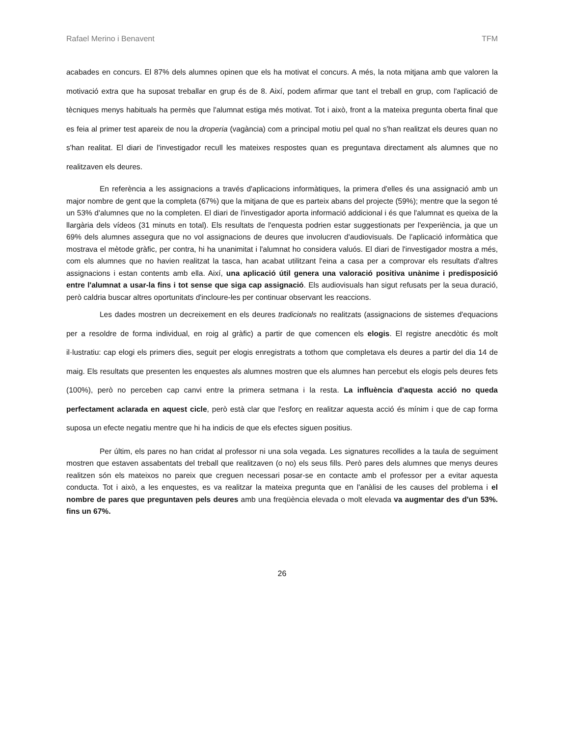Rafael Merino i Benavent TFM
acabades en concurs. El 87% dels alumnes opinen que els ha motivat el concurs. A més, la nota mitjana amb que valoren la motivació extra que ha suposat treballar en grup és de 8. Així, podem afirmar que tant el treball en grup, com l'aplicació de tècniques menys habituals ha permès que l'alumnat estiga més motivat. Tot i això, front a la mateixa pregunta oberta final que es feia al primer test apareix de nou la droperia (vagància) com a principal motiu pel qual no s'han realitzat els deures quan no s'han realitat. El diari de l'investigador recull les mateixes respostes quan es preguntava directament als alumnes que no realitzaven els deures.
En referència a les assignacions a través d'aplicacions informàtiques, la primera d'elles és una assignació amb un major nombre de gent que la completa (67%) que la mitjana de que es parteix abans del projecte (59%); mentre que la segon té un 53% d'alumnes que no la completen. El diari de l'investigador aporta informació addicional i és que l'alumnat es queixa de la llargària dels vídeos (31 minuts en total). Els resultats de l'enquesta podrien estar suggestionats per l'experiència, ja que un 69% dels alumnes assegura que no vol assignacions de deures que involucren d'audiovisuals. De l'aplicació informàtica que mostrava el mètode gràfic, per contra, hi ha unanimitat i l'alumnat ho considera valuós. El diari de l'investigador mostra a més, com els alumnes que no havien realitzat la tasca, han acabat utilitzant l'eina a casa per a comprovar els resultats d'altres assignacions i estan contents amb ella. Així, una aplicació útil genera una valoració positiva unànime i predisposició entre l'alumnat a usar-la fins i tot sense que siga cap assignació. Els audiovisuals han sigut refusats per la seua duració, però caldria buscar altres oportunitats d'incloure-les per continuar observant les reaccions.
Les dades mostren un decreixement en els deures tradicionals no realitzats (assignacions de sistemes d'equacions per a resoldre de forma individual, en roig al gràfic) a partir de que comencen els elogis. El registre anecdòtic és molt il·lustratiu: cap elogi els primers dies, seguit per elogis enregistrats a tothom que completava els deures a partir del dia 14 de maig. Els resultats que presenten les enquestes als alumnes mostren que els alumnes han percebut els elogis pels deures fets (100%), però no perceben cap canvi entre la primera setmana i la resta. La influència d'aquesta acció no queda perfectament aclarada en aquest cicle, però està clar que l'esforç en realitzar aquesta acció és mínim i que de cap forma suposa un efecte negatiu mentre que hi ha indicis de que els efectes siguen positius.
Per últim, els pares no han cridat al professor ni una sola vegada. Les signatures recollides a la taula de seguiment mostren que estaven assabentats del treball que realitzaven (o no) els seus fills. Però pares dels alumnes que menys deures realitzen són els mateixos no pareix que creguen necessari posar-se en contacte amb el professor per a evitar aquesta conducta. Tot i això, a les enquestes, es va realitzar la mateixa pregunta que en l'anàlisi de les causes del problema i el nombre de pares que preguntaven pels deures amb una freqüència elevada o molt elevada va augmentar des d'un 53%. fins un 67%.
26